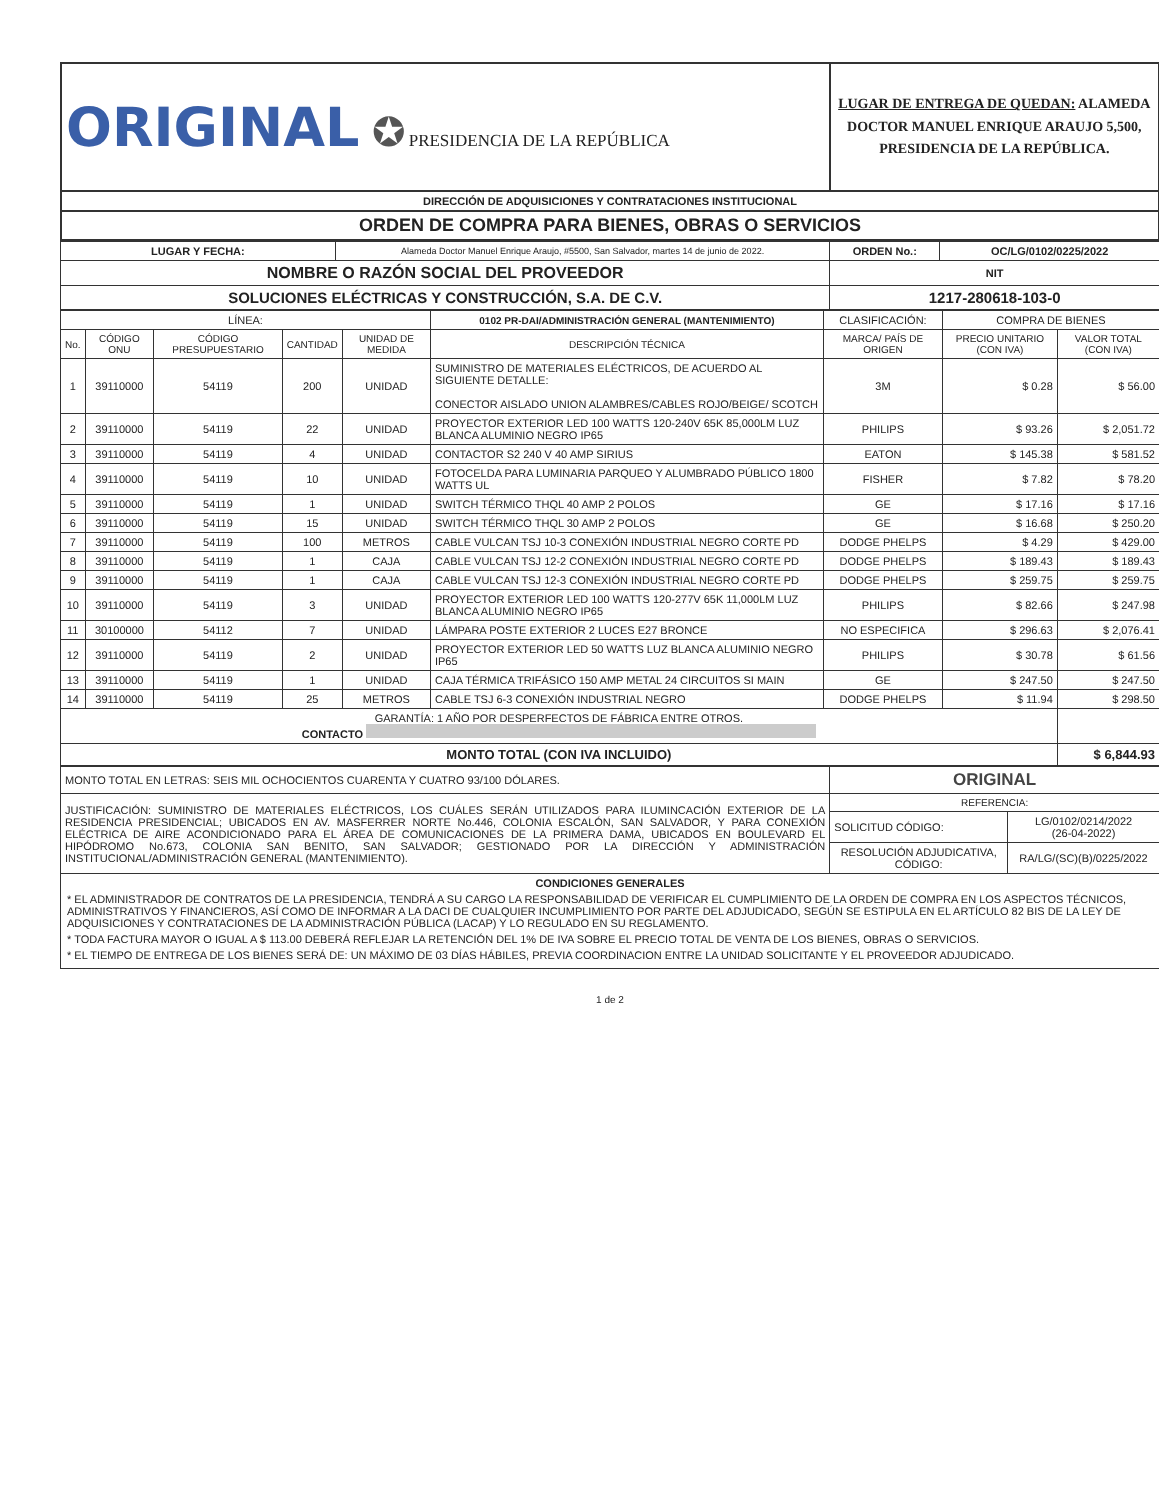| ORIGINAL ✪ PRESIDENCIA DE LA REPÚBLICA | LUGAR DE ENTREGA DE QUEDAN: ALAMEDA DOCTOR MANUEL ENRIQUE ARAUJO 5,500, PRESIDENCIA DE LA REPÚBLICA. |
| DIRECCIÓN DE ADQUISICIONES Y CONTRATACIONES INSTITUCIONAL | |
| ORDEN DE COMPRA PARA BIENES, OBRAS O SERVICIOS | |
| LUGAR Y FECHA: | Alameda Doctor Manuel Enrique Araujo, #5500, San Salvador, martes 14 de junio de 2022. | ORDEN No.: | OC/LG/0102/0225/2022 |
| NOMBRE O RAZÓN SOCIAL DEL PROVEEDOR | | NIT | |
| SOLUCIONES ELÉCTRICAS Y CONSTRUCCIÓN, S.A. DE C.V. | | 1217-280618-103-0 | |
| LÍNEA: | | | | | 0102 PR-DAI/ADMINISTRACIÓN GENERAL (MANTENIMIENTO) | CLASIFICACIÓN: | COMPRA DE BIENES | |
| No. | CÓDIGO ONU | CÓDIGO PRESUPUESTARIO | CANTIDAD | UNIDAD DE MEDIDA | DESCRIPCIÓN TÉCNICA | MARCA/ PAÍS DE ORIGEN | PRECIO UNITARIO (CON IVA) | VALOR TOTAL (CON IVA) |
| 1 | 39110000 | 54119 | 200 | UNIDAD | SUMINISTRO DE MATERIALES ELÉCTRICOS, DE ACUERDO AL SIGUIENTE DETALLE: CONECTOR AISLADO UNION ALAMBRES/CABLES ROJO/BEIGE/ SCOTCH | 3M | $ 0.28 | $ 56.00 |
| 2 | 39110000 | 54119 | 22 | UNIDAD | PROYECTOR EXTERIOR LED 100 WATTS 120-240V 65K 85,000LM LUZ BLANCA ALUMINIO NEGRO IP65 | PHILIPS | $ 93.26 | $ 2,051.72 |
| 3 | 39110000 | 54119 | 4 | UNIDAD | CONTACTOR S2 240 V 40 AMP SIRIUS | EATON | $ 145.38 | $ 581.52 |
| 4 | 39110000 | 54119 | 10 | UNIDAD | FOTOCELDA PARA LUMINARIA PARQUEO Y ALUMBRADO PÚBLICO 1800 WATTS UL | FISHER | $ 7.82 | $ 78.20 |
| 5 | 39110000 | 54119 | 1 | UNIDAD | SWITCH TÉRMICO THQL 40 AMP 2 POLOS | GE | $ 17.16 | $ 17.16 |
| 6 | 39110000 | 54119 | 15 | UNIDAD | SWITCH TÉRMICO THQL 30 AMP 2 POLOS | GE | $ 16.68 | $ 250.20 |
| 7 | 39110000 | 54119 | 100 | METROS | CABLE VULCAN TSJ 10-3 CONEXIÓN INDUSTRIAL NEGRO CORTE PD | DODGE PHELPS | $ 4.29 | $ 429.00 |
| 8 | 39110000 | 54119 | 1 | CAJA | CABLE VULCAN TSJ 12-2 CONEXIÓN INDUSTRIAL NEGRO CORTE PD | DODGE PHELPS | $ 189.43 | $ 189.43 |
| 9 | 39110000 | 54119 | 1 | CAJA | CABLE VULCAN TSJ 12-3 CONEXIÓN INDUSTRIAL NEGRO CORTE PD | DODGE PHELPS | $ 259.75 | $ 259.75 |
| 10 | 39110000 | 54119 | 3 | UNIDAD | PROYECTOR EXTERIOR LED 100 WATTS 120-277V 65K 11,000LM LUZ BLANCA ALUMINIO NEGRO IP65 | PHILIPS | $ 82.66 | $ 247.98 |
| 11 | 30100000 | 54112 | 7 | UNIDAD | LÁMPARA POSTE EXTERIOR 2 LUCES E27 BRONCE | NO ESPECIFICA | $ 296.63 | $ 2,076.41 |
| 12 | 39110000 | 54119 | 2 | UNIDAD | PROYECTOR EXTERIOR LED 50 WATTS LUZ BLANCA ALUMINIO NEGRO IP65 | PHILIPS | $ 30.78 | $ 61.56 |
| 13 | 39110000 | 54119 | 1 | UNIDAD | CAJA TÉRMICA TRIFÁSICO 150 AMP METAL 24 CIRCUITOS SI MAIN | GE | $ 247.50 | $ 247.50 |
| 14 | 39110000 | 54119 | 25 | METROS | CABLE TSJ 6-3 CONEXIÓN INDUSTRIAL NEGRO | DODGE PHELPS | $ 11.94 | $ 298.50 |
| GARANTÍA: 1 AÑO POR DESPERFECTOS DE FÁBRICA ENTRE OTROS. CONTACTO | | | | | | | | |
| MONTO TOTAL (CON IVA INCLUIDO) | | | | | | | | $ 6,844.93 |
| MONTO TOTAL EN LETRAS: SEIS MIL OCHOCIENTOS CUARENTA Y CUATRO 93/100 DÓLARES. | ORIGINAL | |
| JUSTIFICACIÓN: SUMINISTRO DE MATERIALES ELÉCTRICOS, LOS CUÁLES SERÁN UTILIZADOS PARA ILUMINCACIÓN EXTERIOR DE LA RESIDENCIA PRESIDENCIAL; UBICADOS EN AV. MASFERRER NORTE No.446, COLONIA ESCALÓN, SAN SALVADOR, Y PARA CONEXIÓN ELÉCTRICA DE AIRE ACONDICIONADO PARA EL ÁREA DE COMUNICACIONES DE LA PRIMERA DAMA, UBICADOS EN BOULEVARD EL HIPÓDROMO No.673, COLONIA SAN BENITO, SAN SALVADOR; GESTIONADO POR LA DIRECCIÓN Y ADMINISTRACIÓN INSTITUCIONAL/ADMINISTRACIÓN GENERAL (MANTENIMIENTO). | REFERENCIA: | |
| | SOLICITUD CÓDIGO: | LG/0102/0214/2022 (26-04-2022) |
| | RESOLUCIÓN ADJUDICATIVA, CÓDIGO: | RA/LG/(SC)(B)/0225/2022 |
| CONDICIONES GENERALES * EL ADMINISTRADOR DE CONTRATOS DE LA PRESIDENCIA, TENDRÁ A SU CARGO LA RESPONSABILIDAD DE VERIFICAR EL CUMPLIMIENTO DE LA ORDEN DE COMPRA EN LOS ASPECTOS TÉCNICOS, ADMINISTRATIVOS Y FINANCIEROS, ASÍ COMO DE INFORMAR A LA DACI DE CUALQUIER INCUMPLIMIENTO POR PARTE DEL ADJUDICADO, SEGÚN SE ESTIPULA EN EL ARTÍCULO 82 BIS DE LA LEY DE ADQUISICIONES Y CONTRATACIONES DE LA ADMINISTRACIÓN PÚBLICA (LACAP) Y LO REGULADO EN SU REGLAMENTO. * TODA FACTURA MAYOR O IGUAL A $ 113.00 DEBERÁ REFLEJAR LA RETENCIÓN DEL 1% DE IVA SOBRE EL PRECIO TOTAL DE VENTA DE LOS BIENES, OBRAS O SERVICIOS. * EL TIEMPO DE ENTREGA DE LOS BIENES SERÁ DE: UN MÁXIMO DE 03 DÍAS HÁBILES, PREVIA COORDINACION ENTRE LA UNIDAD SOLICITANTE Y EL PROVEEDOR ADJUDICADO. | | |
1 de 2